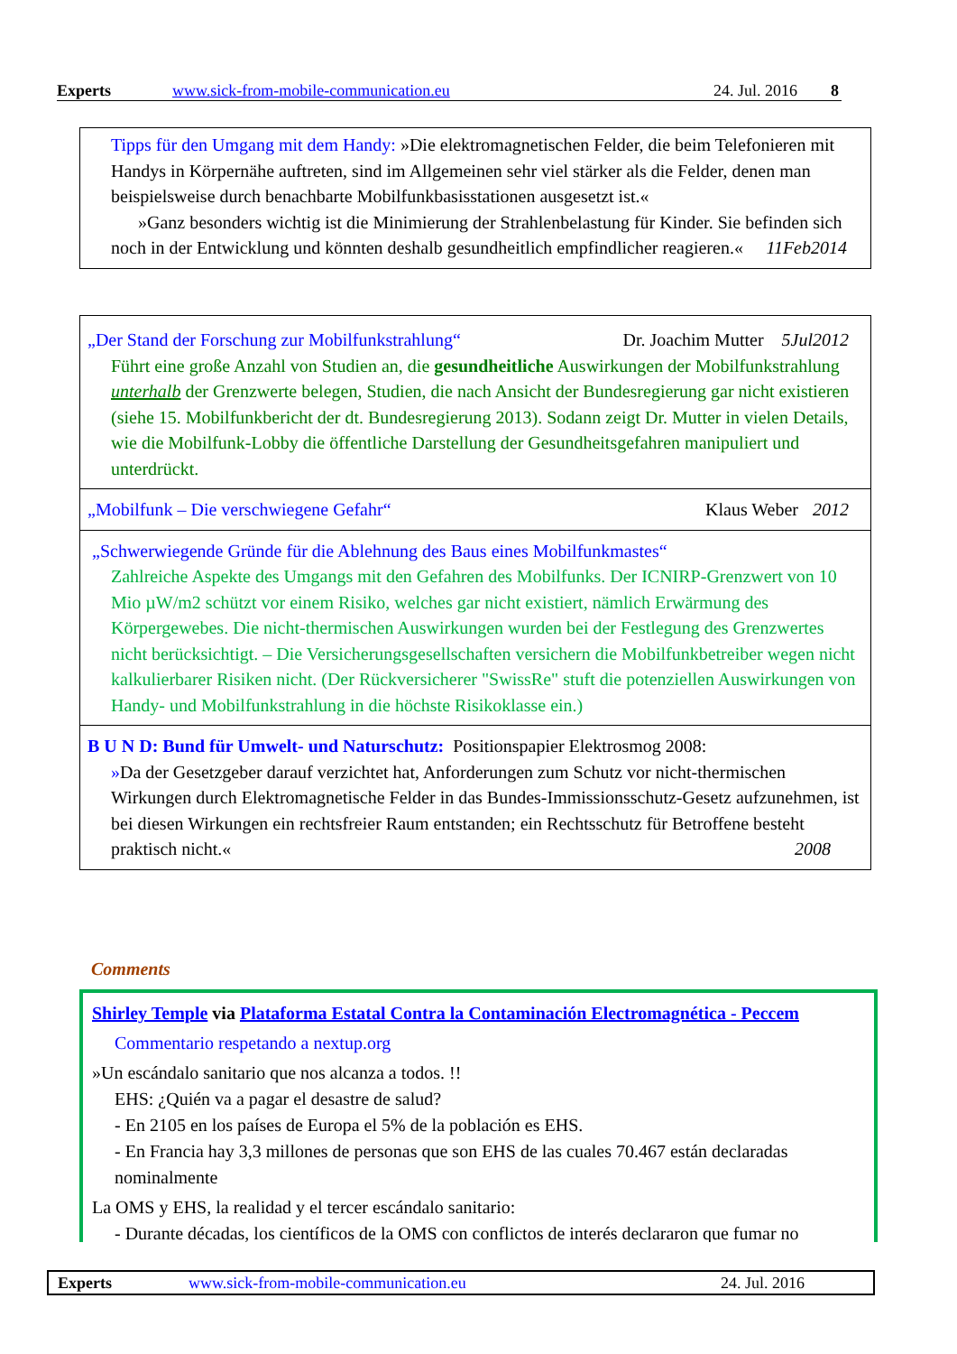Experts www.sick-from-mobile-communication.eu 24. Jul. 2016 8
Tipps für den Umgang mit dem Handy: »Die elektromagnetischen Felder, die beim Telefonieren mit Handys in Körpernähe auftreten, sind im Allgemeinen sehr viel stärker als die Felder, denen man beispielsweise durch benachbarte Mobilfunkbasisstationen ausgesetzt ist.«
»Ganz besonders wichtig ist die Minimierung der Strahlenbelastung für Kinder. Sie befinden sich noch in der Entwicklung und könnten deshalb gesundheitlich empfindlicher reagieren.« 11Feb2014
„Der Stand der Forschung zur Mobilfunkstrahlung“5Jul2012 Dr. Joachim Mutter
Führt eine große Anzahl von Studien an, die gesundheitliche Auswirkungen der Mobilfunkstrahlung unterhalb der Grenzwerte belegen, Studien, die nach Ansicht der Bundesregierung gar nicht existieren (siehe 15. Mobilfunkbericht der dt. Bundesregierung 2013). Sodann zeigt Dr. Mutter in vielen Details, wie die Mobilfunk-Lobby die öffentliche Darstellung der Gesundheitsgefahren manipuliert und unterdrückt.
„Mobilfunk – Die verschwiegene Gefahr“2012 Klaus Weber
„Schwerwiegende Gründe für die Ablehnung des Baus eines Mobilfunkmastes“
Zahlreiche Aspekte des Umgangs mit den Gefahren des Mobilfunks. Der ICNIRP-Grenzwert von 10 Mio µW/m2 schützt vor einem Risiko, welches gar nicht existiert, nämlich Erwärmung des Körpergewebes. Die nicht-thermischen Auswirkungen wurden bei der Festlegung des Grenzwertes nicht berücksichtigt. – Die Versicherungsgesellschaften versichern die Mobilfunkbetreiber wegen nicht kalkulierbarer Risiken nicht. (Der Rückversicherer "SwissRe" stuft die potenziellen Auswirkungen von Handy- und Mobilfunkstrahlung in die höchste Risikoklasse ein.)
B U N D: Bund für Umwelt- und Naturschutz: Positionspapier Elektrosmog 2008:
»Da der Gesetzgeber darauf verzichtet hat, Anforderungen zum Schutz vor nicht-thermischen Wirkungen durch Elektromagnetische Felder in das Bundes-Immissionsschutz-Gesetz aufzunehmen, ist bei diesen Wirkungen ein rechtsfreier Raum entstanden; ein Rechtsschutz für Betroffene besteht praktisch nicht.« 2008
Comments
Shirley Temple via Plataforma Estatal Contra la Contaminación Electromagnética - Peccem
Commentario respetando a nextup.org
»Un escándalo sanitario que nos alcanza a todos. !!
EHS: ¿Quién va a pagar el desastre de salud?
- En 2105 en los países de Europa el 5% de la población es EHS.
- En Francia hay 3,3 millones de personas que son EHS de las cuales 70.467 están declaradas nominalmente
La OMS y EHS, la realidad y el tercer escándalo sanitario:
- Durante décadas, los científicos de la OMS con conflictos de interés declararon que fumar no
Experts www.sick-from-mobile-communication.eu 24. Jul. 2016